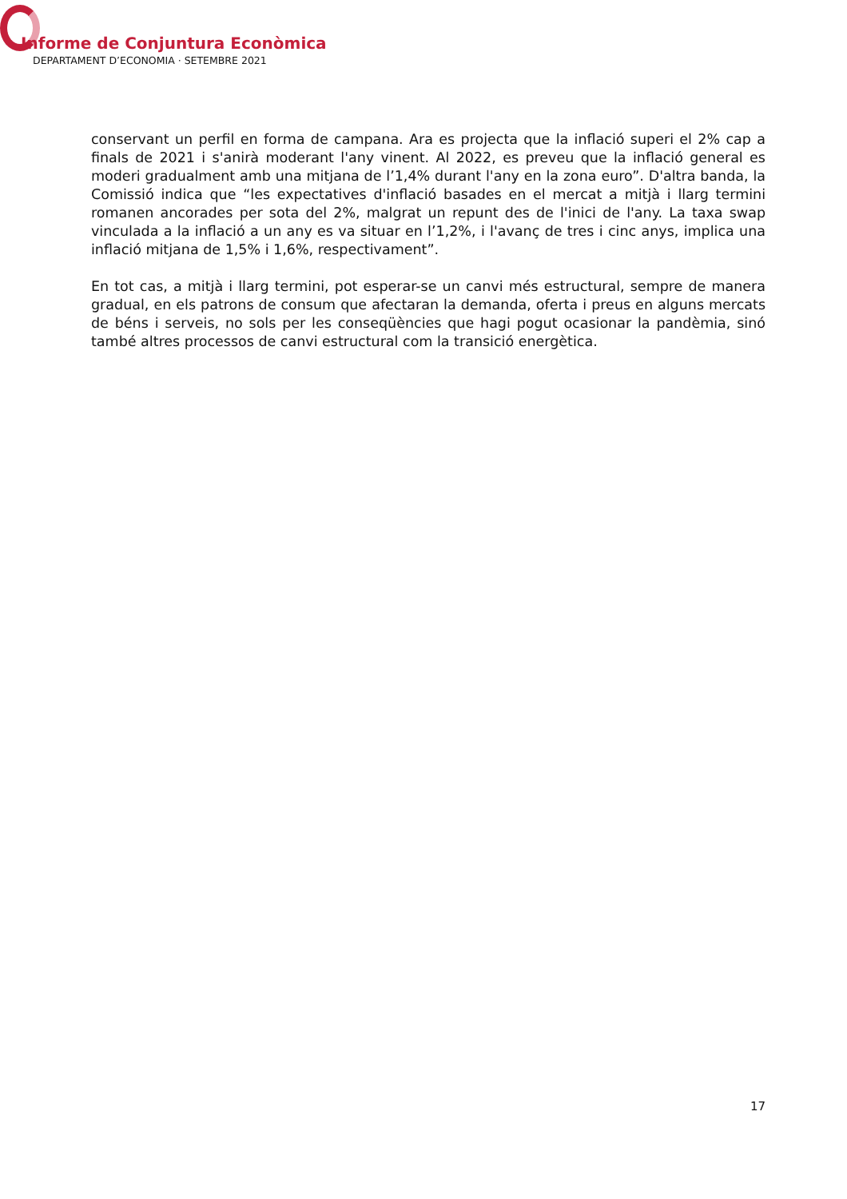Informe de Conjuntura Econòmica
DEPARTAMENT D’ECONOMIA · SETEMBRE 2021
conservant un perfil en forma de campana. Ara es projecta que la inflació superi el 2% cap a finals de 2021 i s'anirà moderant l'any vinent. Al 2022, es preveu que la inflació general es moderi gradualment amb una mitjana de l’1,4% durant l'any en la zona euro”. D'altra banda, la Comissió indica que “les expectatives d'inflació basades en el mercat a mitjà i llarg termini romanen ancorades per sota del 2%, malgrat un repunt des de l'inici de l'any. La taxa swap vinculada a la inflació a un any es va situar en l’1,2%, i l'avanç de tres i cinc anys, implica una inflació mitjana de 1,5% i 1,6%, respectivament”.
En tot cas, a mitjà i llarg termini, pot esperar-se un canvi més estructural, sempre de manera gradual, en els patrons de consum que afectaran la demanda, oferta i preus en alguns mercats de béns i serveis, no sols per les conseqüències que hagi pogut ocasionar la pandèmia, sinó també altres processos de canvi estructural com la transició energètica.
17